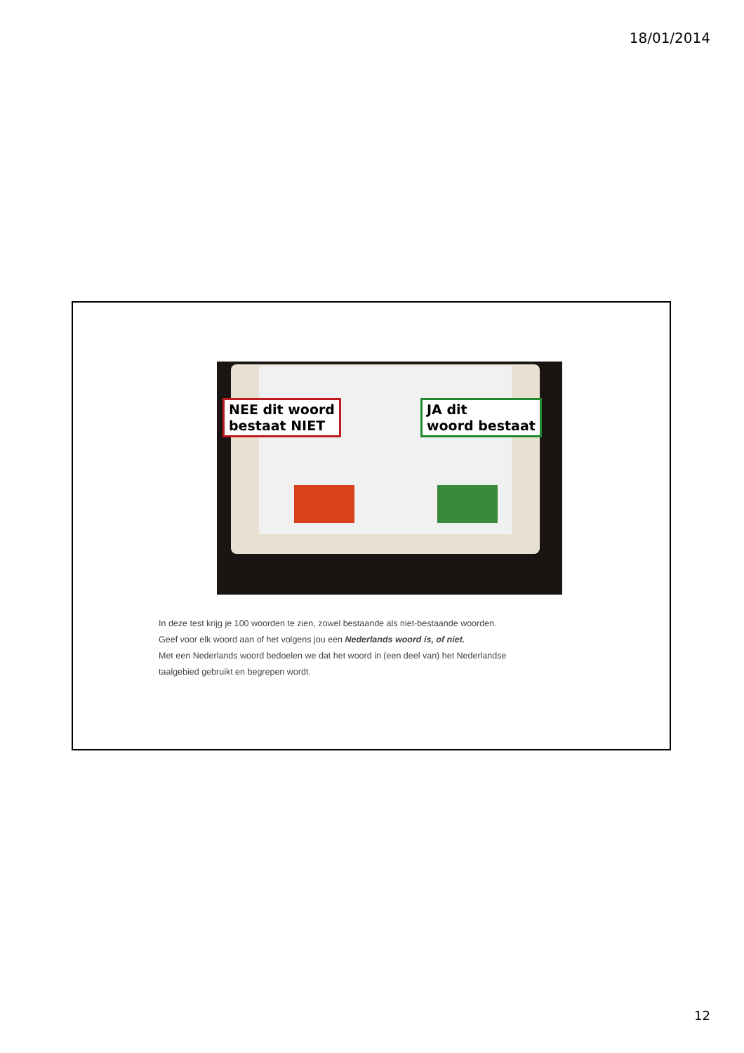18/01/2014
NEE dit woord
bestaat NIET
JA dit
woord bestaat
In deze test krijg je 100 woorden te zien, zowel bestaande als niet-bestaande woorden.
Geef voor elk woord aan of het volgens jou een Nederlands woord is, of niet.
Met een Nederlands woord bedoelen we dat het woord in (een deel van) het Nederlandse
taalgebied gebruikt en begrepen wordt.
12